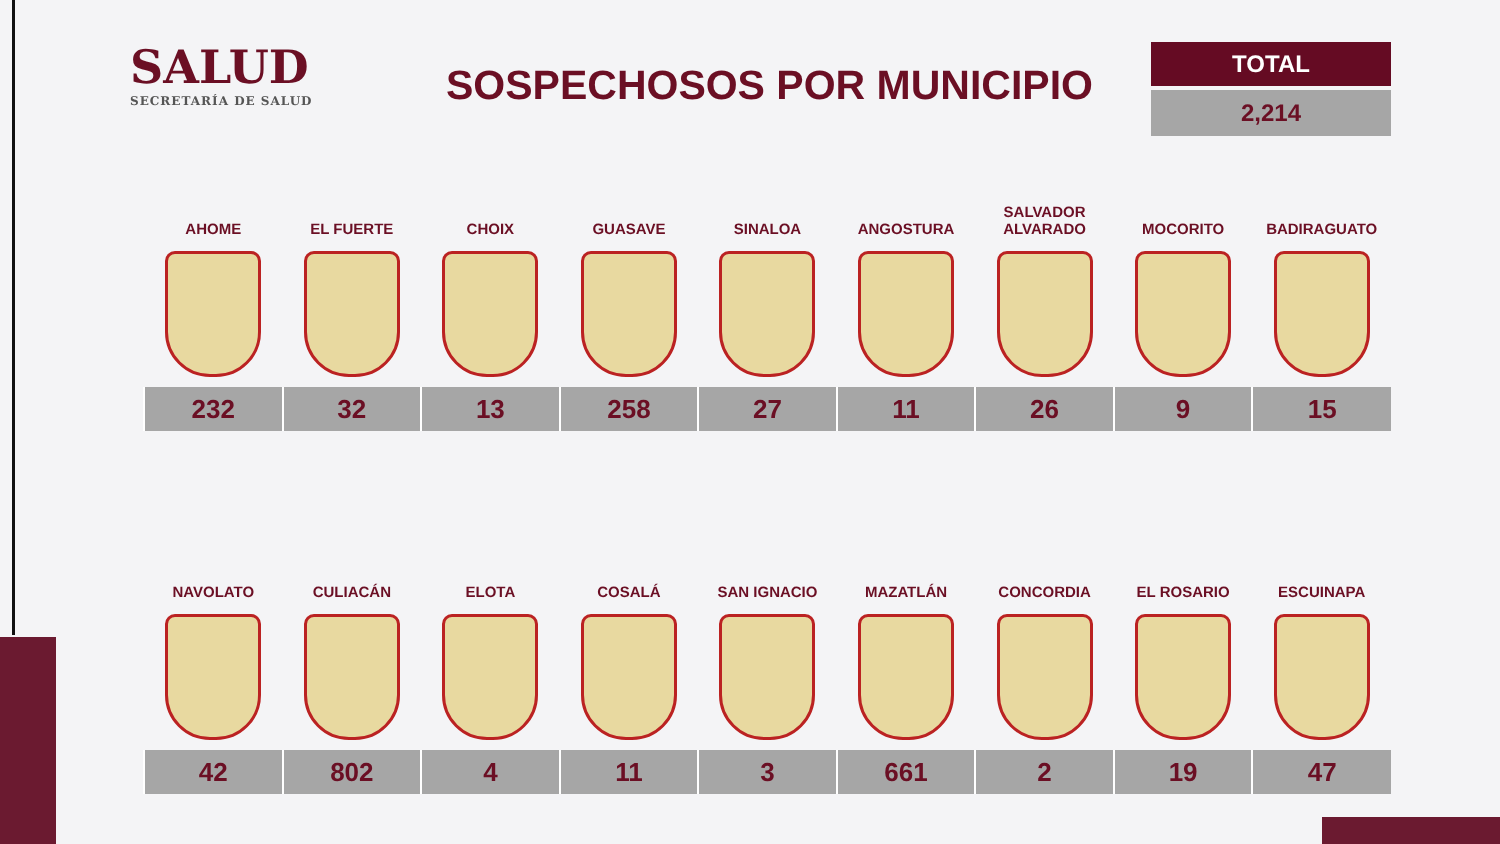SALUD
SECRETARÍA DE SALUD
SOSPECHOSOS POR MUNICIPIO
TOTAL
2,214
| AHOME | EL FUERTE | CHOIX | GUASAVE | SINALOA | ANGOSTURA | SALVADOR ALVARADO | MOCORITO | BADIRAGUATO |
| --- | --- | --- | --- | --- | --- | --- | --- | --- |
| 232 | 32 | 13 | 258 | 27 | 11 | 26 | 9 | 15 |
| NAVOLATO | CULIACÁN | ELOTA | COSALÁ | SAN IGNACIO | MAZATLÁN | CONCORDIA | EL ROSARIO | ESCUINAPA |
| 42 | 802 | 4 | 11 | 3 | 661 | 2 | 19 | 47 |